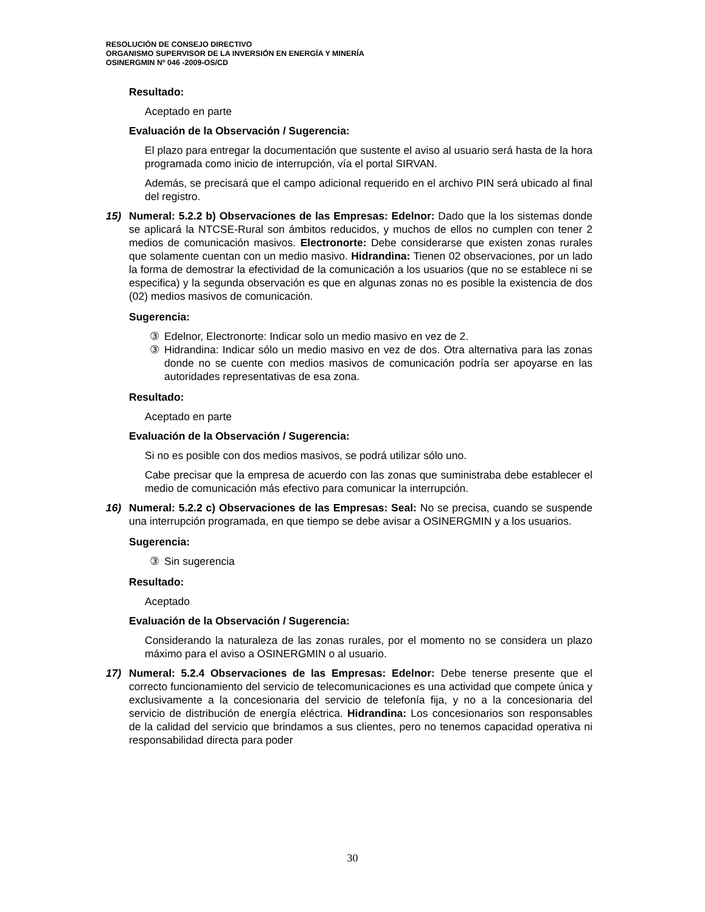RESOLUCIÓN DE CONSEJO DIRECTIVO
ORGANISMO SUPERVISOR DE LA INVERSIÓN EN ENERGÍA Y MINERÍA
OSINERGMIN Nº 046 -2009-OS/CD
Resultado:
Aceptado en parte
Evaluación de la Observación / Sugerencia:
El plazo para entregar la documentación que sustente el aviso al usuario será hasta de la hora programada como inicio de interrupción, vía el portal SIRVAN.
Además, se precisará que el campo adicional requerido en el archivo PIN será ubicado al final del registro.
15) Numeral: 5.2.2 b) Observaciones de las Empresas: Edelnor: Dado que la los sistemas donde se aplicará la NTCSE-Rural son ámbitos reducidos, y muchos de ellos no cumplen con tener 2 medios de comunicación masivos. Electronorte: Debe considerarse que existen zonas rurales que solamente cuentan con un medio masivo. Hidrandina: Tienen 02 observaciones, por un lado la forma de demostrar la efectividad de la comunicación a los usuarios (que no se establece ni se especifica) y la segunda observación es que en algunas zonas no es posible la existencia de dos (02) medios masivos de comunicación.
Sugerencia:
③ Edelnor, Electronorte: Indicar solo un medio masivo en vez de 2.
③ Hidrandina: Indicar sólo un medio masivo en vez de dos. Otra alternativa para las zonas donde no se cuente con medios masivos de comunicación podría ser apoyarse en las autoridades representativas de esa zona.
Resultado:
Aceptado en parte
Evaluación de la Observación / Sugerencia:
Si no es posible con dos medios masivos, se podrá utilizar sólo uno.
Cabe precisar que la empresa de acuerdo con las zonas que suministraba debe establecer el medio de comunicación más efectivo para comunicar la interrupción.
16) Numeral: 5.2.2 c) Observaciones de las Empresas: Seal: No se precisa, cuando se suspende una interrupción programada, en que tiempo se debe avisar a OSINERGMIN y a los usuarios.
Sugerencia:
③ Sin sugerencia
Resultado:
Aceptado
Evaluación de la Observación / Sugerencia:
Considerando la naturaleza de las zonas rurales, por el momento no se considera un plazo máximo para el aviso a OSINERGMIN o al usuario.
17) Numeral: 5.2.4 Observaciones de las Empresas: Edelnor: Debe tenerse presente que el correcto funcionamiento del servicio de telecomunicaciones es una actividad que compete única y exclusivamente a la concesionaria del servicio de telefonía fija, y no a la concesionaria del servicio de distribución de energía eléctrica. Hidrandina: Los concesionarios son responsables de la calidad del servicio que brindamos a sus clientes, pero no tenemos capacidad operativa ni responsabilidad directa para poder
30